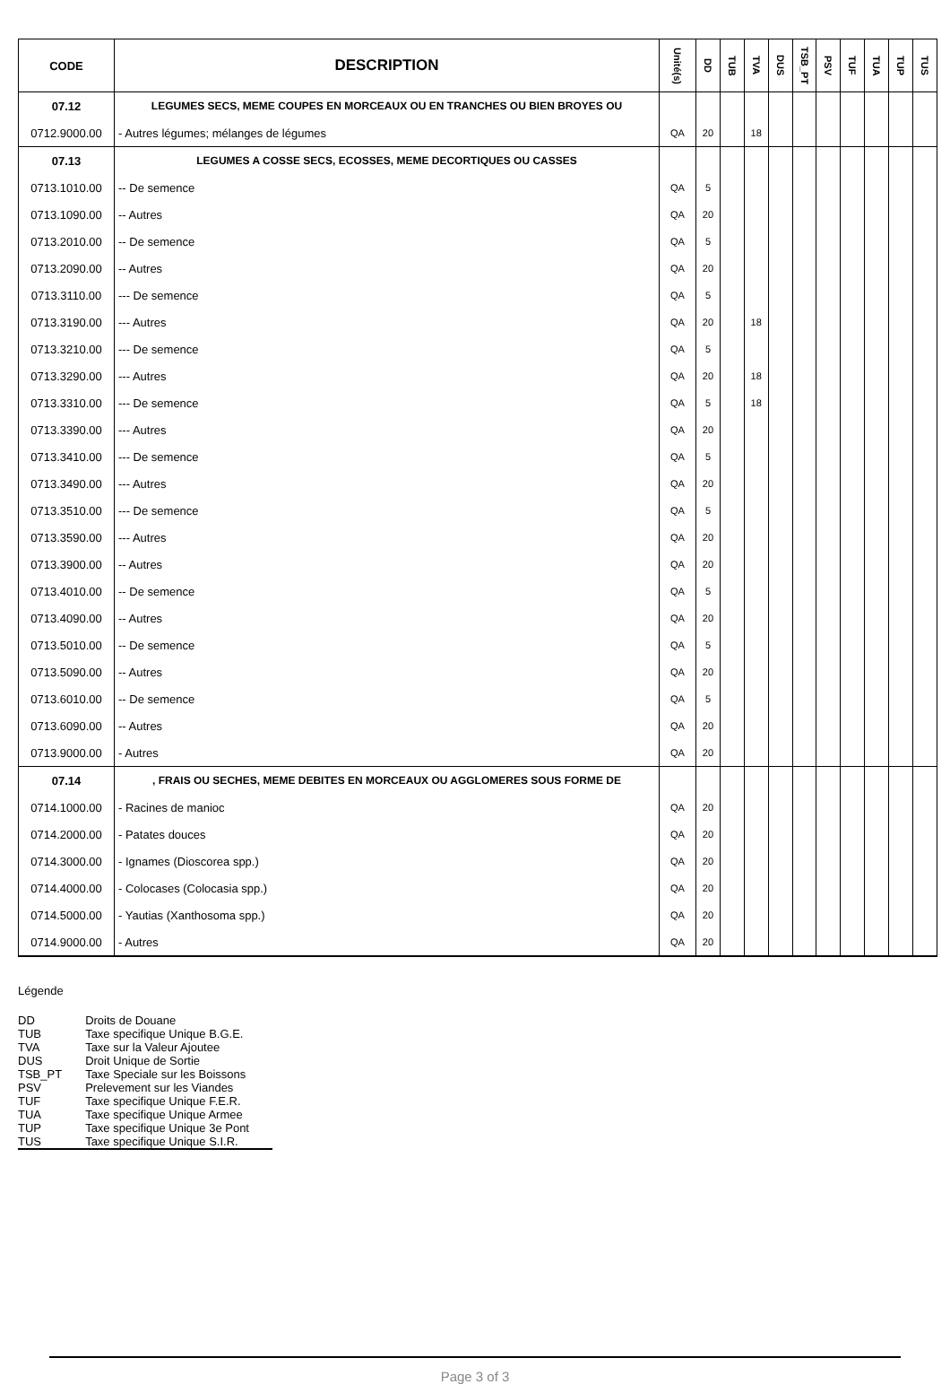| CODE | DESCRIPTION | Unité(s) | DD | TUB | TVA | DUS | TSB_PT | PSV | TUF | TUA | TUP | TUS |
| --- | --- | --- | --- | --- | --- | --- | --- | --- | --- | --- | --- | --- |
| 07.12 | LEGUMES SECS, MEME COUPES EN MORCEAUX OU EN TRANCHES OU BIEN BROYES OU | | | | | | | | | | | |
| 0712.9000.00 | - Autres légumes; mélanges de légumes | QA | 20 | | 18 | | | | | | | |
| 07.13 | LEGUMES A COSSE SECS, ECOSSES, MEME DECORTIQUES OU CASSES | | | | | | | | | | | |
| 0713.1010.00 | -- De semence | QA | 5 | | | | | | | | | |
| 0713.1090.00 | -- Autres | QA | 20 | | | | | | | | | |
| 0713.2010.00 | -- De semence | QA | 5 | | | | | | | | | |
| 0713.2090.00 | -- Autres | QA | 20 | | | | | | | | | |
| 0713.3110.00 | --- De semence | QA | 5 | | | | | | | | | |
| 0713.3190.00 | --- Autres | QA | 20 | | 18 | | | | | | | |
| 0713.3210.00 | --- De semence | QA | 5 | | | | | | | | | |
| 0713.3290.00 | --- Autres | QA | 20 | | 18 | | | | | | | |
| 0713.3310.00 | --- De semence | QA | 5 | | 18 | | | | | | | |
| 0713.3390.00 | --- Autres | QA | 20 | | | | | | | | | |
| 0713.3410.00 | --- De semence | QA | 5 | | | | | | | | | |
| 0713.3490.00 | --- Autres | QA | 20 | | | | | | | | | |
| 0713.3510.00 | --- De semence | QA | 5 | | | | | | | | | |
| 0713.3590.00 | --- Autres | QA | 20 | | | | | | | | | |
| 0713.3900.00 | -- Autres | QA | 20 | | | | | | | | | |
| 0713.4010.00 | -- De semence | QA | 5 | | | | | | | | | |
| 0713.4090.00 | -- Autres | QA | 20 | | | | | | | | | |
| 0713.5010.00 | -- De semence | QA | 5 | | | | | | | | | |
| 0713.5090.00 | -- Autres | QA | 20 | | | | | | | | | |
| 0713.6010.00 | -- De semence | QA | 5 | | | | | | | | | |
| 0713.6090.00 | -- Autres | QA | 20 | | | | | | | | | |
| 0713.9000.00 | - Autres | QA | 20 | | | | | | | | | |
| 07.14 | , FRAIS OU SECHES, MEME DEBITES EN MORCEAUX OU AGGLOMERES SOUS FORME DE | | | | | | | | | | | |
| 0714.1000.00 | - Racines de manioc | QA | 20 | | | | | | | | | |
| 0714.2000.00 | - Patates douces | QA | 20 | | | | | | | | | |
| 0714.3000.00 | - Ignames (Dioscorea spp.) | QA | 20 | | | | | | | | | |
| 0714.4000.00 | - Colocases (Colocasia spp.) | QA | 20 | | | | | | | | | |
| 0714.5000.00 | - Yautias (Xanthosoma spp.) | QA | 20 | | | | | | | | | |
| 0714.9000.00 | - Autres | QA | 20 | | | | | | | | | |
Légende
| DD | Droits de Douane |
| TUB | Taxe specifique Unique B.G.E. |
| TVA | Taxe sur la Valeur Ajoutee |
| DUS | Droit Unique de Sortie |
| TSB_PT | Taxe Speciale sur les Boissons |
| PSV | Prelevement sur les Viandes |
| TUF | Taxe specifique Unique F.E.R. |
| TUA | Taxe specifique Unique Armee |
| TUP | Taxe specifique Unique 3e Pont |
| TUS | Taxe specifique Unique S.I.R. |
Page 3 of 3